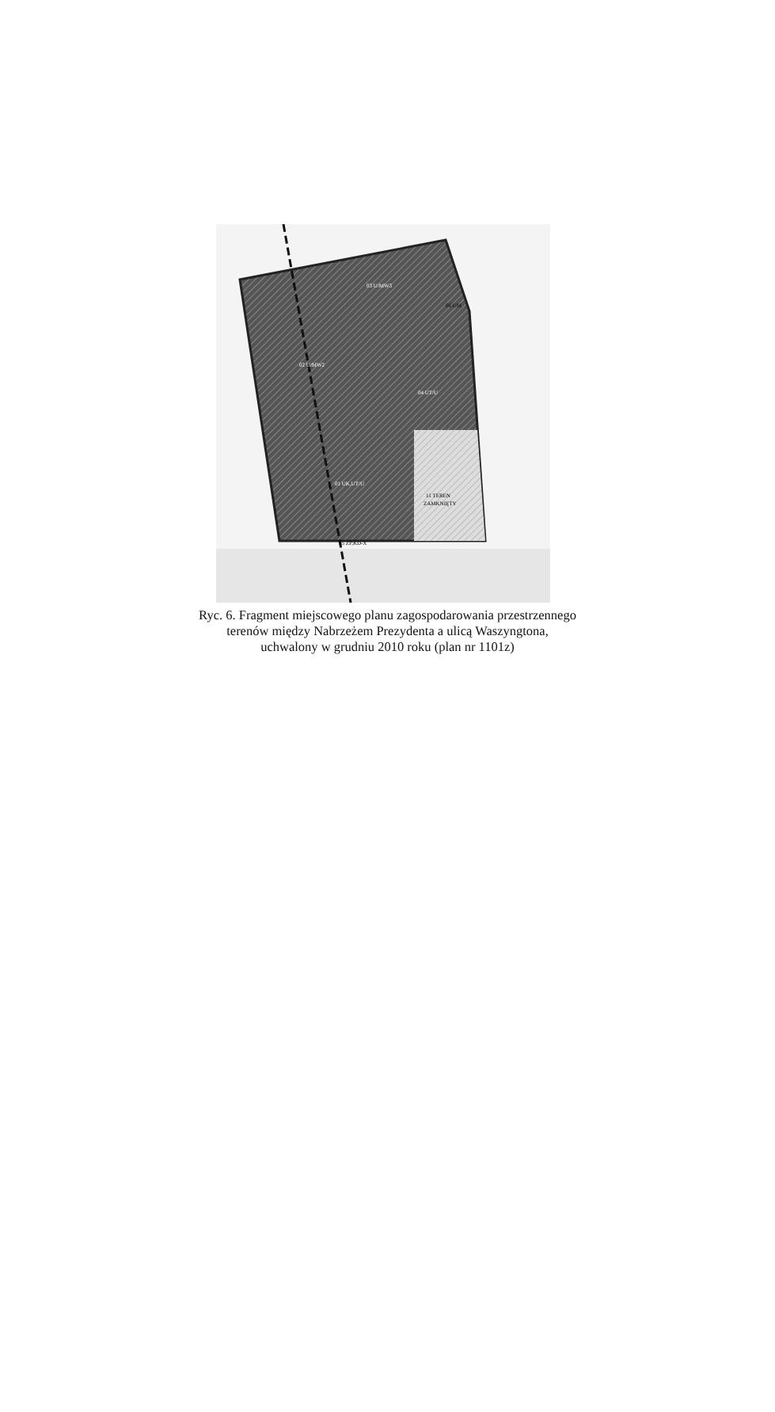03 U/MW3
06 UM
02 U/MW2
04 UT/U
01 UK,UT/U
11 TEREN
ZAMKNIĘTY
05 ZP,KD-X
Ryc. 6. Fragment miejscowego planu zagospodarowania przestrzennego
terenów między Nabrzeżem Prezydenta a ulicą Waszyngtona,
uchwalony w grudniu 2010 roku (plan nr 1101z)